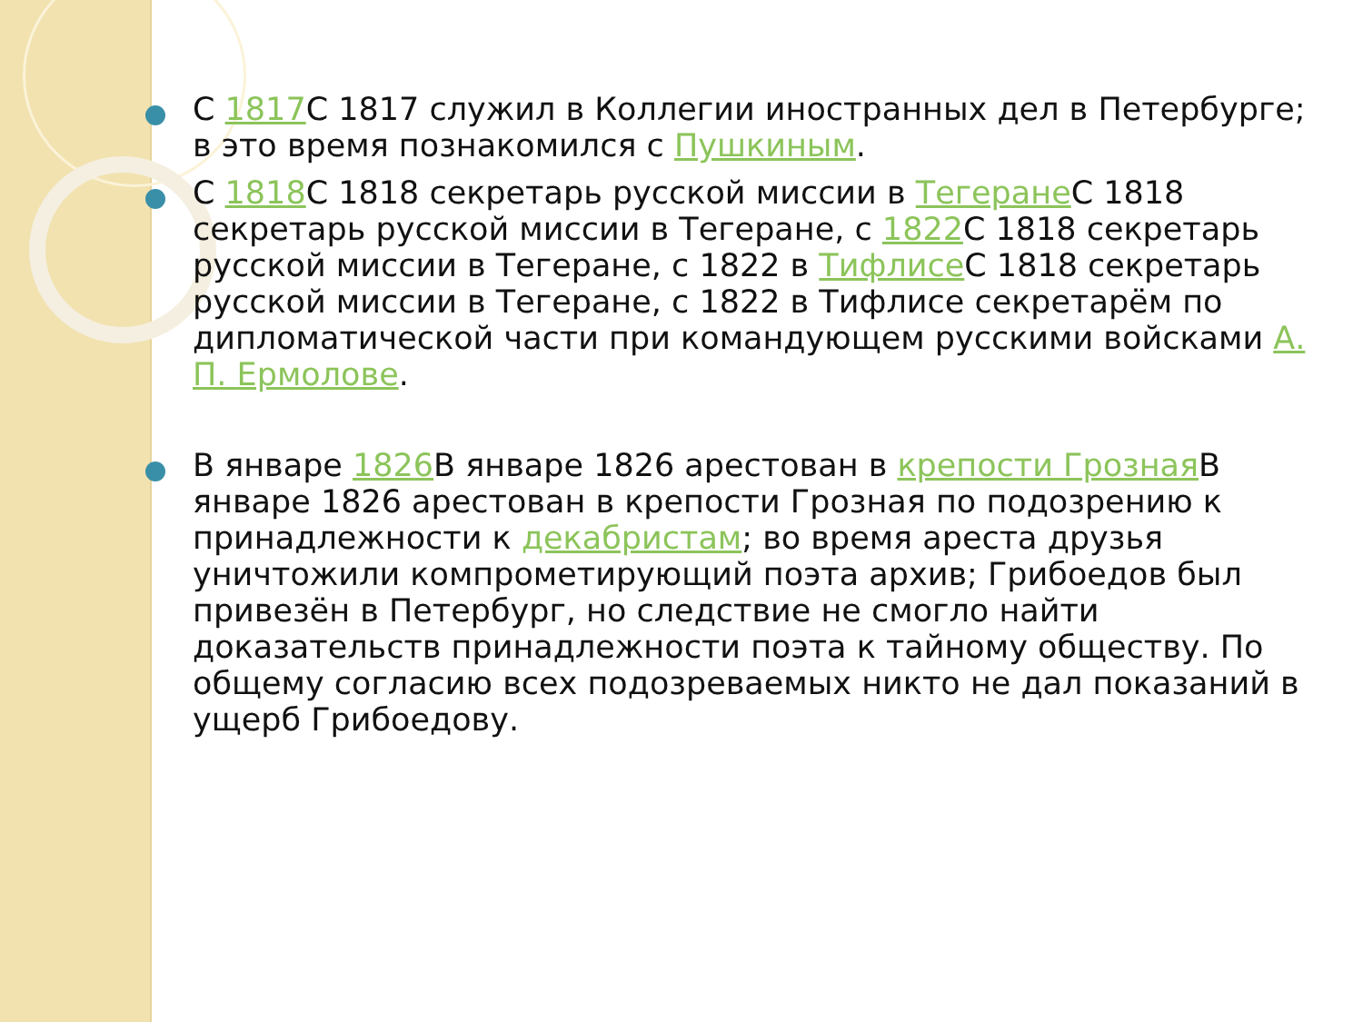С 1817 С 1817 служил в Коллегии иностранных дел в Петербурге; в это время познакомился с Пушкиным.
С 1818 С 1818 секретарь русской миссии в Тегеране С 1818 секретарь русской миссии в Тегеране, с 1822 С 1818 секретарь русской миссии в Тегеране, с 1822 в Тифлисе С 1818 секретарь русской миссии в Тегеране, с 1822 в Тифлисе секретарём по дипломатической части при командующем русскими войсками А. П. Ермолове.
В январе 1826 В январе 1826 арестован в крепости Грозная В январе 1826 арестован в крепости Грозная по подозрению к принадлежности к декабристам; во время ареста друзья уничтожили компрометирующий поэта архив; Грибоедов был привезён в Петербург, но следствие не смогло найти доказательств принадлежности поэта к тайному обществу. По общему согласию всех подозреваемых никто не дал показаний в ущерб Грибоедову.